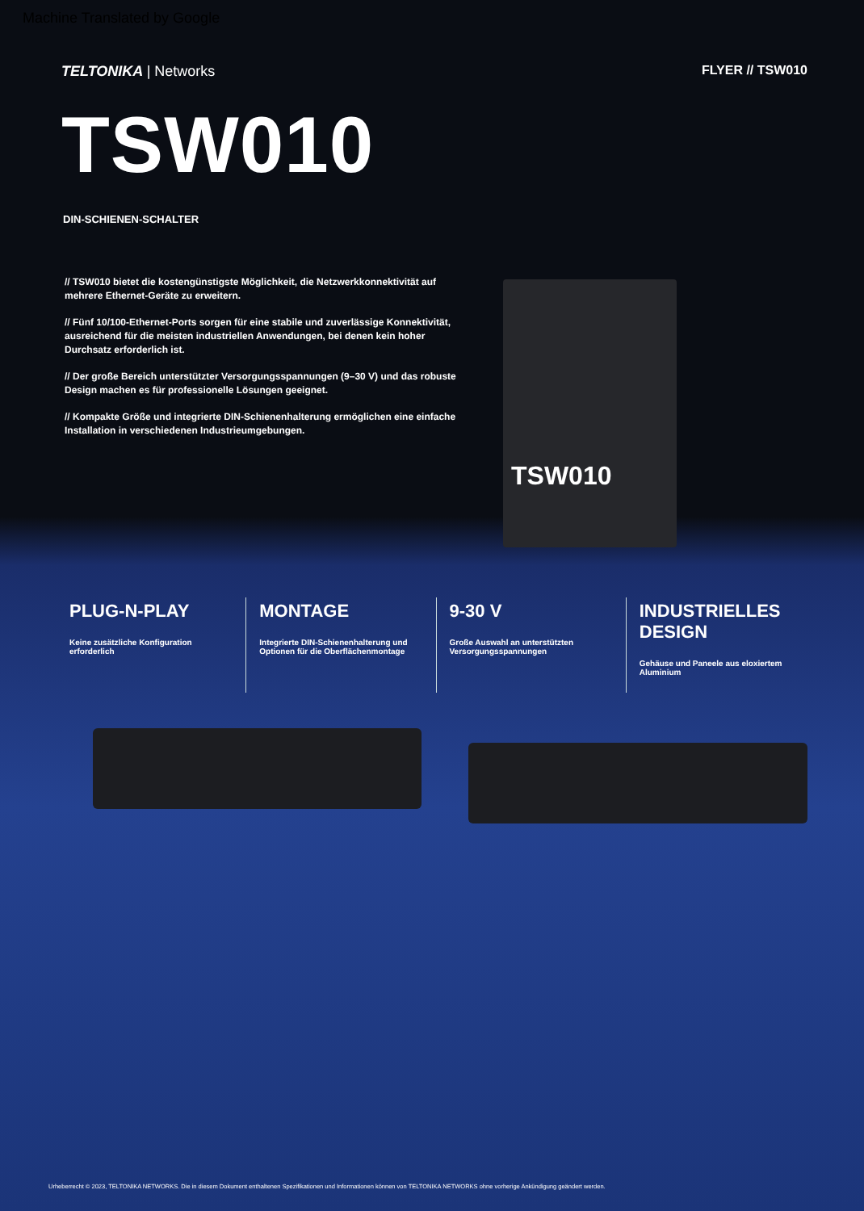Machine Translated by Google
TELTONIKA | Networks FLYER // TSW010
TSW010
DIN-SCHIENEN-SCHALTER
// TSW010 bietet die kostengünstigste Möglichkeit, die Netzwerkkonnektivität auf mehrere Ethernet-Geräte zu erweitern.
// Fünf 10/100-Ethernet-Ports sorgen für eine stabile und zuverlässige Konnektivität, ausreichend für die meisten industriellen Anwendungen, bei denen kein hoher Durchsatz erforderlich ist.
// Der große Bereich unterstützter Versorgungsspannungen (9–30 V) und das robuste Design machen es für professionelle Lösungen geeignet.
// Kompakte Größe und integrierte DIN-Schienenhalterung ermöglichen eine einfache Installation in verschiedenen Industrieumgebungen.
TSW010
PLUG-N-PLAY
Keine zusätzliche Konfiguration erforderlich
MONTAGE
Integrierte DIN-Schienenhalterung und Optionen für die Oberflächenmontage
9-30 V
Große Auswahl an unterstützten Versorgungsspannungen
INDUSTRIELLES DESIGN
Gehäuse und Paneele aus eloxiertem Aluminium
Urheberrecht © 2023, TELTONIKA NETWORKS. Die in diesem Dokument enthaltenen Spezifikationen und Informationen können von TELTONIKA NETWORKS ohne vorherige Ankündigung geändert werden.